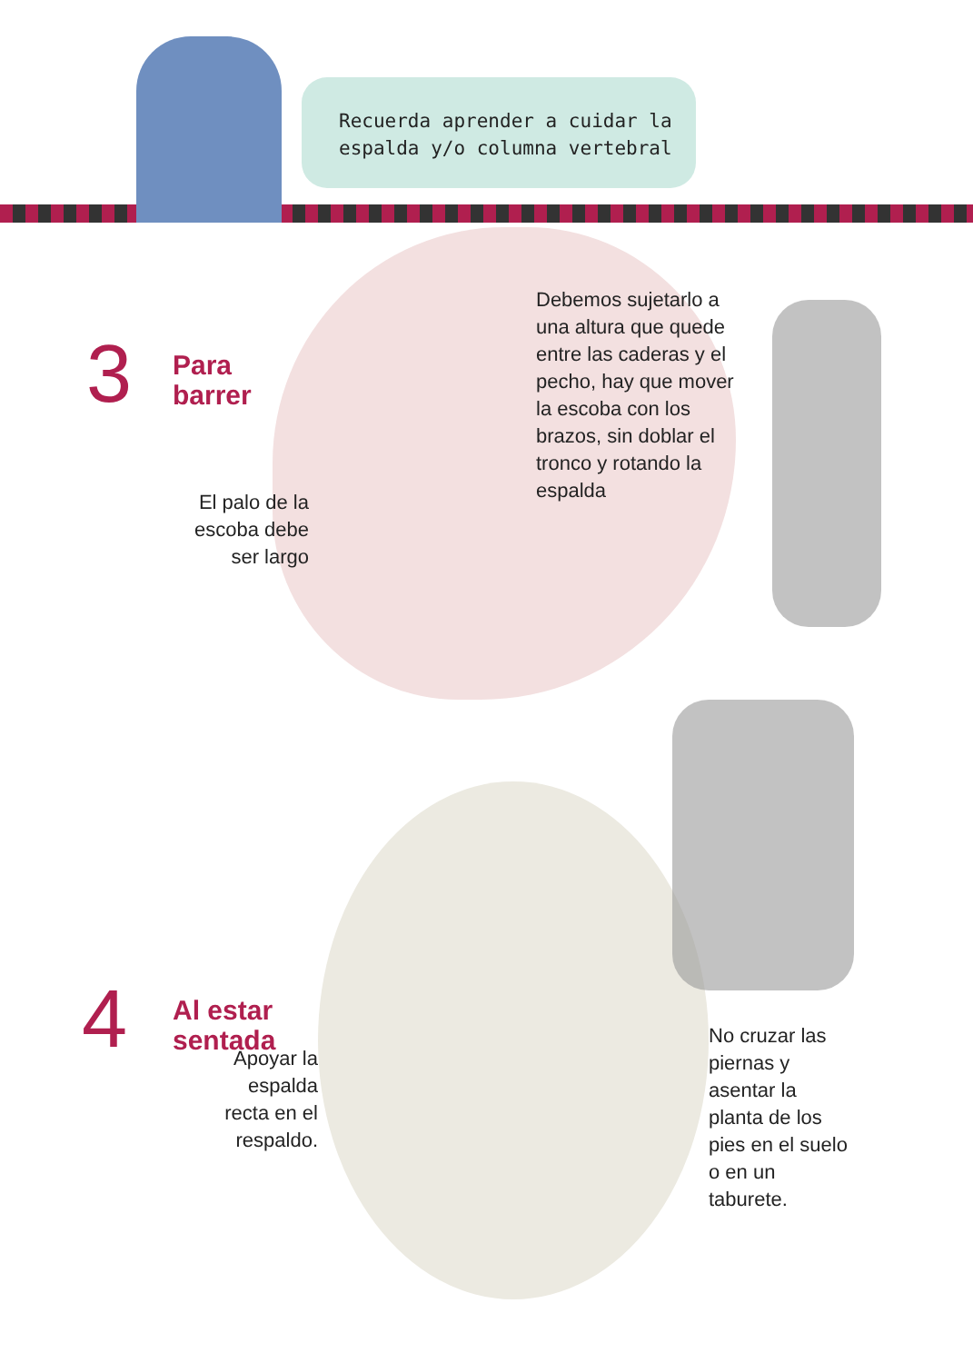Recuerda aprender a cuidar la
espalda y/o columna vertebral
3
Para
barrer
El palo de la escoba debe ser largo
Debemos sujetarlo a una altura que quede entre las caderas y el pecho, hay que mover la escoba con los brazos, sin doblar el tronco y rotando la espalda
4
Al estar
sentada
Apoyar la espalda recta en el respaldo.
No cruzar las piernas y asentar la planta de los pies en el suelo o en un taburete.